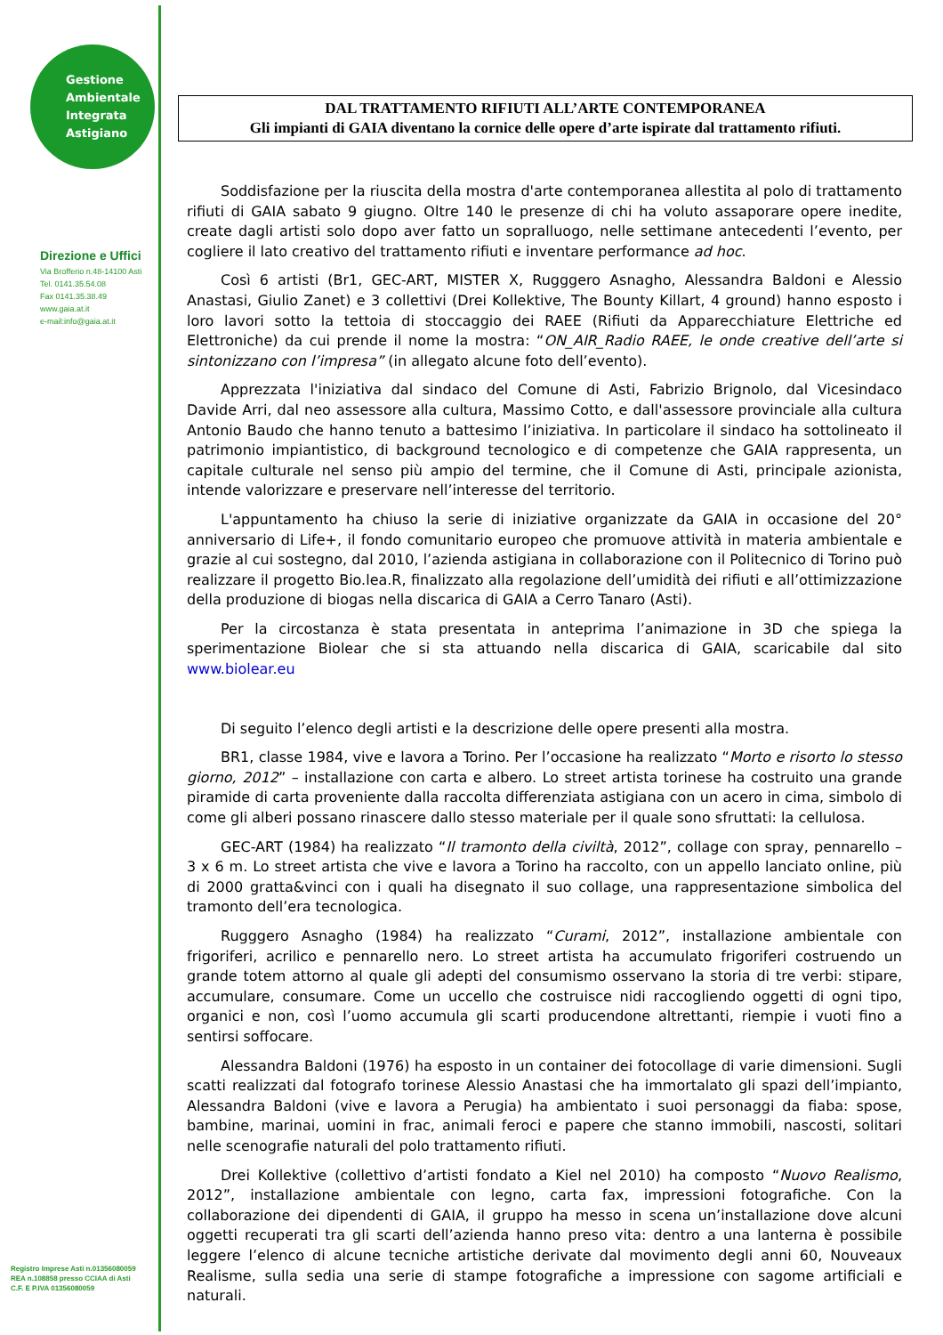Gestione
Ambientale
Integrata
Astigiano
Direzione e Uffici
Via Brofferio n.48-14100 Asti
Tel. 0141.35.54.08
Fax 0141.35.38.49
www.gaia.at.it
e-mail:info@gaia.at.it
Registro Imprese Asti n.01356080059
REA n.108858 presso CCIAA di Asti
C.F. E P.IVA 01356080059
DAL TRATTAMENTO RIFIUTI ALL’ARTE CONTEMPORANEA
Gli impianti di GAIA diventano la cornice delle opere d’arte ispirate dal trattamento rifiuti.
Soddisfazione per la riuscita della mostra d'arte contemporanea allestita al polo di trattamento rifiuti di GAIA sabato 9 giugno. Oltre 140 le presenze di chi ha voluto assaporare opere inedite, create dagli artisti solo dopo aver fatto un sopralluogo, nelle settimane antecedenti l’evento, per cogliere il lato creativo del trattamento rifiuti e inventare performance ad hoc.
Così 6 artisti (Br1, GEC-ART, MISTER X, Rugggero Asnagho, Alessandra Baldoni e Alessio Anastasi, Giulio Zanet) e 3 collettivi (Drei Kollektive, The Bounty Killart, 4 ground) hanno esposto i loro lavori sotto la tettoia di stoccaggio dei RAEE (Rifiuti da Apparecchiature Elettriche ed Elettroniche) da cui prende il nome la mostra: “ON_AIR_Radio RAEE, le onde creative dell’arte si sintonizzano con l’impresa” (in allegato alcune foto dell’evento).
Apprezzata l'iniziativa dal sindaco del Comune di Asti, Fabrizio Brignolo, dal Vicesindaco Davide Arri, dal neo assessore alla cultura, Massimo Cotto, e dall'assessore provinciale alla cultura Antonio Baudo che hanno tenuto a battesimo l’iniziativa. In particolare il sindaco ha sottolineato il patrimonio impiantistico, di background tecnologico e di competenze che GAIA rappresenta, un capitale culturale nel senso più ampio del termine, che il Comune di Asti, principale azionista, intende valorizzare e preservare nell’interesse del territorio.
L'appuntamento ha chiuso la serie di iniziative organizzate da GAIA in occasione del 20° anniversario di Life+, il fondo comunitario europeo che promuove attività in materia ambientale e grazie al cui sostegno, dal 2010, l’azienda astigiana in collaborazione con il Politecnico di Torino può realizzare il progetto Bio.lea.R, finalizzato alla regolazione dell’umidità dei rifiuti e all’ottimizzazione della produzione di biogas nella discarica di GAIA a Cerro Tanaro (Asti).
Per la circostanza è stata presentata in anteprima l’animazione in 3D che spiega la sperimentazione Biolear che si sta attuando nella discarica di GAIA, scaricabile dal sito www.biolear.eu
Di seguito l’elenco degli artisti e la descrizione delle opere presenti alla mostra.
BR1, classe 1984, vive e lavora a Torino. Per l’occasione ha realizzato “Morto e risorto lo stesso giorno, 2012” – installazione con carta e albero. Lo street artista torinese ha costruito una grande piramide di carta proveniente dalla raccolta differenziata astigiana con un acero in cima, simbolo di come gli alberi possano rinascere dallo stesso materiale per il quale sono sfruttati: la cellulosa.
GEC-ART (1984) ha realizzato “Il tramonto della civiltà, 2012”, collage con spray, pennarello – 3 x 6 m. Lo street artista che vive e lavora a Torino ha raccolto, con un appello lanciato online, più di 2000 gratta&vinci con i quali ha disegnato il suo collage, una rappresentazione simbolica del tramonto dell’era tecnologica.
Rugggero Asnagho (1984) ha realizzato “Curami, 2012”, installazione ambientale con frigoriferi, acrilico e pennarello nero. Lo street artista ha accumulato frigoriferi costruendo un grande totem attorno al quale gli adepti del consumismo osservano la storia di tre verbi: stipare, accumulare, consumare. Come un uccello che costruisce nidi raccogliendo oggetti di ogni tipo, organici e non, così l’uomo accumula gli scarti producendone altrettanti, riempie i vuoti fino a sentirsi soffocare.
Alessandra Baldoni (1976) ha esposto in un container dei fotocollage di varie dimensioni. Sugli scatti realizzati dal fotografo torinese Alessio Anastasi che ha immortalato gli spazi dell’impianto, Alessandra Baldoni (vive e lavora a Perugia) ha ambientato i suoi personaggi da fiaba: spose, bambine, marinai, uomini in frac, animali feroci e papere che stanno immobili, nascosti, solitari nelle scenografie naturali del polo trattamento rifiuti.
Drei Kollektive (collettivo d’artisti fondato a Kiel nel 2010) ha composto “Nuovo Realismo, 2012”, installazione ambientale con legno, carta fax, impressioni fotografiche. Con la collaborazione dei dipendenti di GAIA, il gruppo ha messo in scena un’installazione dove alcuni oggetti recuperati tra gli scarti dell’azienda hanno preso vita: dentro a una lanterna è possibile leggere l’elenco di alcune tecniche artistiche derivate dal movimento degli anni 60, Nouveaux Realisme, sulla sedia una serie di stampe fotografiche a impressione con sagome artificiali e naturali.